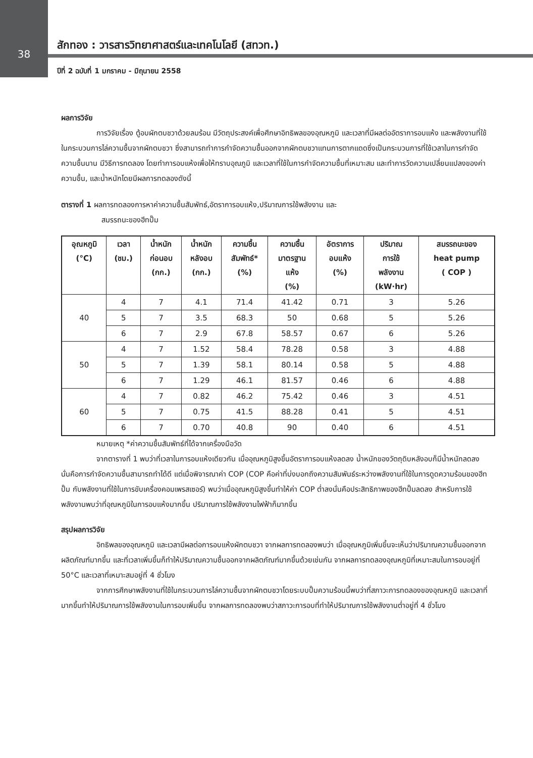38
สักทอง : วารสารวิทยาศาสตร์และเทคโนโลยี (สทวท.)
ปีที่ 2 ฉบับที่ 1 มกราคม - มิถุนายน 2558
ผลการวิจัย
การวิจัยเรื่อง ตู้อบผักตบชวาด้วยลมร้อน มีวัตถุประสงค์เพื่อศึกษาอิทธิพลของอุณหภูมิ และเวลาที่มีผลต่ออัตราการอบแห้ง และพลังงานที่ใช้ในกระบวนการไล่ความชื้นจากผักตบชวา ซึ่งสามารถทำการกำจัดความชื้นออกจากผักตบชวาแทนการตากแดดซึ่งเป็นกระบวนการที่ใช้เวลาในการกำจัดความชื้นนาน มีวิธีการทดลอง โดยทำการอบแห้งเพื่อให้ทราบอุณภูมิ และเวลาที่ใช้ในการกำจัดความชื้นที่เหมาะสม และทำการวัดความเปลี่ยนแปลงของค่าความชื้น, และน้ำหนักโดยมีผลการทดลองดังนี้
ตารางที่ 1 ผลการทดลองการหาค่าความชื้นสัมพัทธ์,อัตราการอบแห้ง,ปริมาณการใช้พลังงาน และ
สมรรถนะของฮีทปั๊ม
| อุณหภูมิ (°C) | เวลา (ชม.) | น้ำหนัก ก่อนอบ (กก.) | น้ำหนัก หลังอบ (กก.) | ความชื้น สัมพัทธ์* (%) | ความชื้น มาตรฐาน แห้ง (%) | อัตราการ อบแห้ง (%) | ปริมาณ การใช้ พลังงาน (kW·hr) | สมรรถนะของ heat pump ( COP ) |
| --- | --- | --- | --- | --- | --- | --- | --- | --- |
| 40 | 4 | 7 | 4.1 | 71.4 | 41.42 | 0.71 | 3 | 5.26 |
| | 5 | 7 | 3.5 | 68.3 | 50 | 0.68 | 5 | 5.26 |
| | 6 | 7 | 2.9 | 67.8 | 58.57 | 0.67 | 6 | 5.26 |
| 50 | 4 | 7 | 1.52 | 58.4 | 78.28 | 0.58 | 3 | 4.88 |
| | 5 | 7 | 1.39 | 58.1 | 80.14 | 0.58 | 5 | 4.88 |
| | 6 | 7 | 1.29 | 46.1 | 81.57 | 0.46 | 6 | 4.88 |
| 60 | 4 | 7 | 0.82 | 46.2 | 75.42 | 0.46 | 3 | 4.51 |
| | 5 | 7 | 0.75 | 41.5 | 88.28 | 0.41 | 5 | 4.51 |
| | 6 | 7 | 0.70 | 40.8 | 90 | 0.40 | 6 | 4.51 |
หมายเหตุ *ค่าความชื้นสัมพัทธ์ที่ได้จากเครื่องมือวัด
จากตารางที่ 1 พบว่าที่เวลาในการอบแห้งเดียวกัน เมื่ออุณหภูมิสูงขึ้นอัตราการอบแห้งลดลง น้ำหนักของวัตถุดิบหลังอบก็มีน้ำหนักลดลง นั่นคือการกำจัดความชื้นสามารถทำได้ดี แต่เมื่อพิจารณาค่า COP (COP คือค่าที่บ่งบอกถึงความสัมพันธ์ระหว่างพลังงานที่ใช้ในการดูดความร้อนของฮีทปั๊ม กับพลังงานที่ใช้ในการขับเครื่องคอมเพรสเซอร์) พบว่าเมื่ออุณหภูมิสูงขึ้นทำให้ค่า COP ต่ำลงนั่นคือประสิทธิภาพของฮีทปั๊มลดลง สำหรับการใช้พลังงานพบว่าที่อุณหภูมิในการอบแห้งมากขึ้น ปริมาณการใช้พลังงานไฟฟ้าก็มากขึ้น
สรุปผลการวิจัย
อิทธิพลของอุณหภูมิ และเวลามีผลต่อการอบแห้งผักตบชวา จากผลการทดลองพบว่า เมื่ออุณหภูมิเพิ่มขึ้นจะเห็นว่าปริมาณความชื้นออกจากผลิตภัณฑ์มากขึ้น และที่เวลาเพิ่มขึ้นก็ทำให้ปริมาณความชื้นออกจากผลิตภัณฑ์มากขึ้นด้วยเช่นกัน จากผลการทดลองอุณหภูมิที่เหมาะสมในการอบอยู่ที่ 50°C และเวลาที่เหมาะสมอยู่ที่ 4 ชั่วโมง
จากการศึกษาพลังงานที่ใช้ในกระบวนการไล่ความชื้นจากผักตบชวาโดยระบบปั๊มความร้อนนี้พบว่าที่สภาวะการทดลองของอุณหภูมิ และเวลาที่มากขึ้นทำให้ปริมาณการใช้พลังงานในการอบเพิ่มขึ้น จากผลการทดลองพบว่าสภาวะการอบที่ทำให้ปริมาณการใช้พลังงานต่ำอยู่ที่ 4 ชั่วโมง